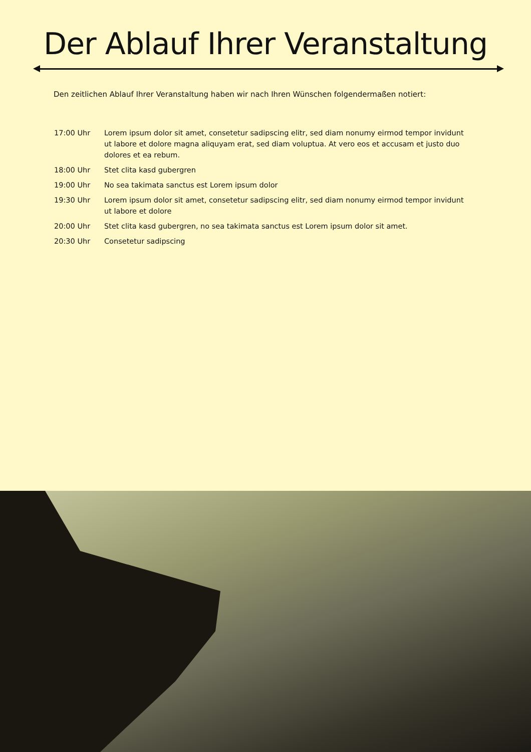Der Ablauf Ihrer Veranstaltung
Den zeitlichen Ablauf Ihrer Veranstaltung haben wir nach Ihren Wünschen folgendermaßen notiert:
| 17:00 Uhr | Lorem ipsum dolor sit amet, consetetur sadipscing elitr, sed diam nonumy eirmod tempor invidunt ut labore et dolore magna aliquyam erat, sed diam voluptua. At vero eos et accusam et justo duo dolores et ea rebum. |
| 18:00 Uhr | Stet clita kasd gubergren |
| 19:00 Uhr | No sea takimata sanctus est Lorem ipsum dolor |
| 19:30 Uhr | Lorem ipsum dolor sit amet, consetetur sadipscing elitr, sed diam nonumy eirmod tempor invidunt ut labore et dolore |
| 20:00 Uhr | Stet clita kasd gubergren, no sea takimata sanctus est Lorem ipsum dolor sit amet. |
| 20:30 Uhr | Consetetur sadipscing |